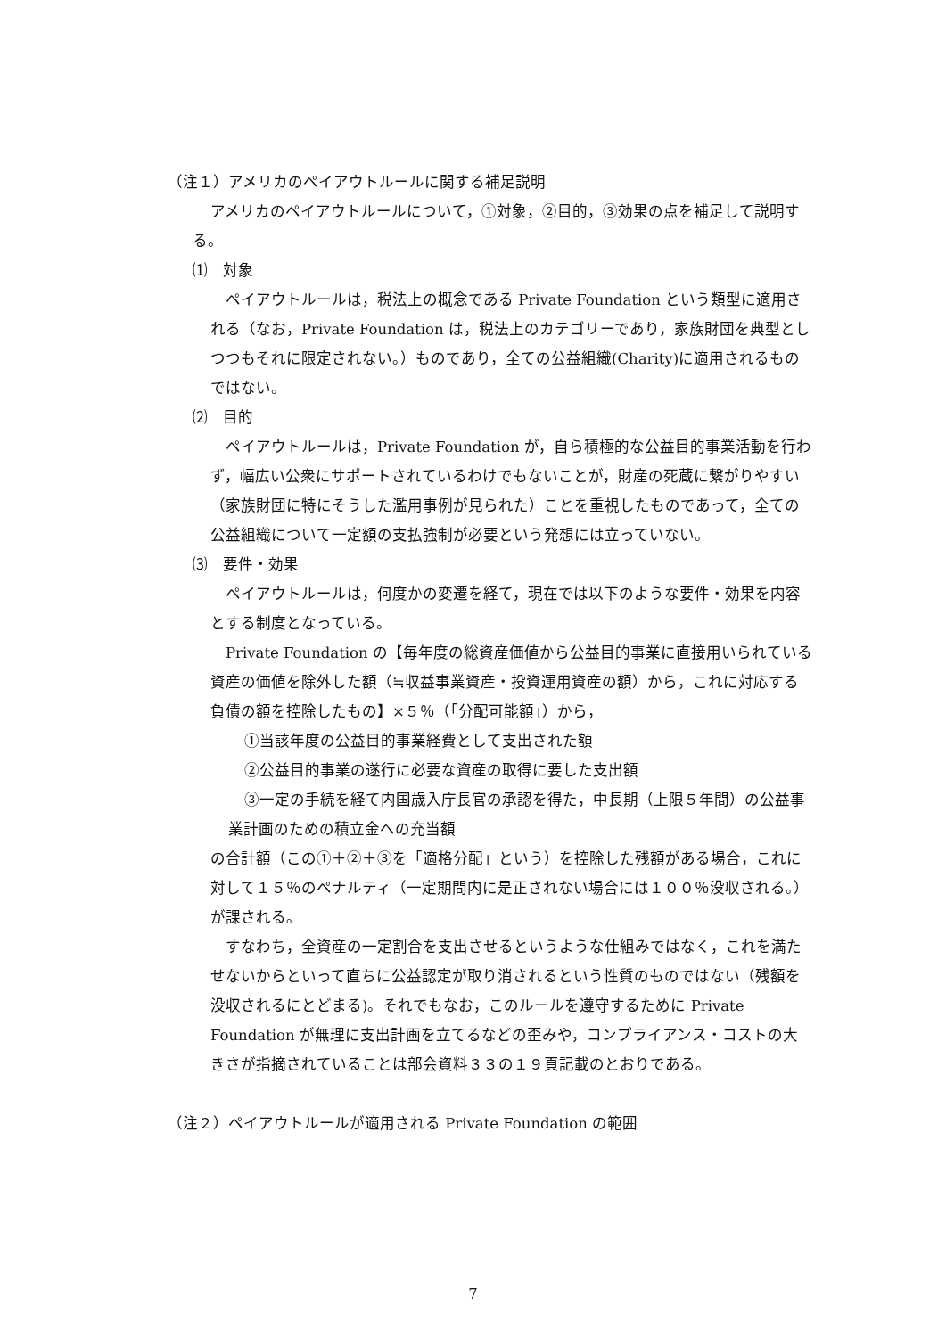（注１）アメリカのペイアウトルールに関する補足説明
アメリカのペイアウトルールについて，①対象，②目的，③効果の点を補足して説明する。
⑴　対象
ペイアウトルールは，税法上の概念である Private Foundation という類型に適用される（なお，Private Foundation は，税法上のカテゴリーであり，家族財団を典型としつつもそれに限定されない。）ものであり，全ての公益組織(Charity)に適用されるものではない。
⑵　目的
ペイアウトルールは，Private Foundation が，自ら積極的な公益目的事業活動を行わず，幅広い公衆にサポートされているわけでもないことが，財産の死蔵に繋がりやすい（家族財団に特にそうした濫用事例が見られた）ことを重視したものであって，全ての公益組織について一定額の支払強制が必要という発想には立っていない。
⑶　要件・効果
ペイアウトルールは，何度かの変遷を経て，現在では以下のような要件・効果を内容とする制度となっている。
Private Foundation の【毎年度の総資産価値から公益目的事業に直接用いられている資産の価値を除外した額（≒収益事業資産・投資運用資産の額）から，これに対応する負債の額を控除したもの】×５％（「分配可能額」）から，
①当該年度の公益目的事業経費として支出された額
②公益目的事業の遂行に必要な資産の取得に要した支出額
③一定の手続を経て内国歳入庁長官の承認を得た，中長期（上限５年間）の公益事業計画のための積立金への充当額
の合計額（この①＋②＋③を「適格分配」という）を控除した残額がある場合，これに対して１５％のペナルティ（一定期間内に是正されない場合には１００％没収される。）が課される。
すなわち，全資産の一定割合を支出させるというような仕組みではなく，これを満たせないからといって直ちに公益認定が取り消されるという性質のものではない（残額を没収されるにとどまる)。それでもなお，このルールを遵守するために Private Foundation が無理に支出計画を立てるなどの歪みや，コンプライアンス・コストの大きさが指摘されていることは部会資料３３の１９頁記載のとおりである。
（注２）ペイアウトルールが適用される Private Foundation の範囲
7